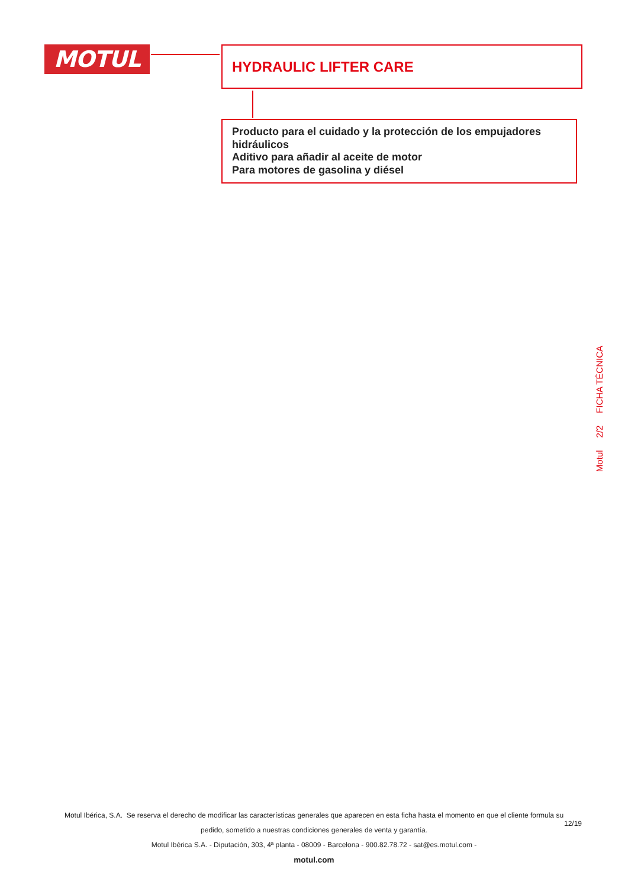MOTUL
HYDRAULIC LIFTER CARE
Producto para el cuidado y la protección de los empujadores hidráulicos
Aditivo para añadir al aceite de motor
Para motores de gasolina y diésel
Motul 2/2 FICHA TÉCNICA
Motul Ibérica, S.A. Se reserva el derecho de modificar las características generales que aparecen en esta ficha hasta el momento en que el cliente formula su
pedido, sometido a nuestras condiciones generales de venta y garantía.
12/19
Motul Ibérica S.A. - Diputación, 303, 4ª planta - 08009 - Barcelona - 900.82.78.72 - sat@es.motul.com -
motul.com